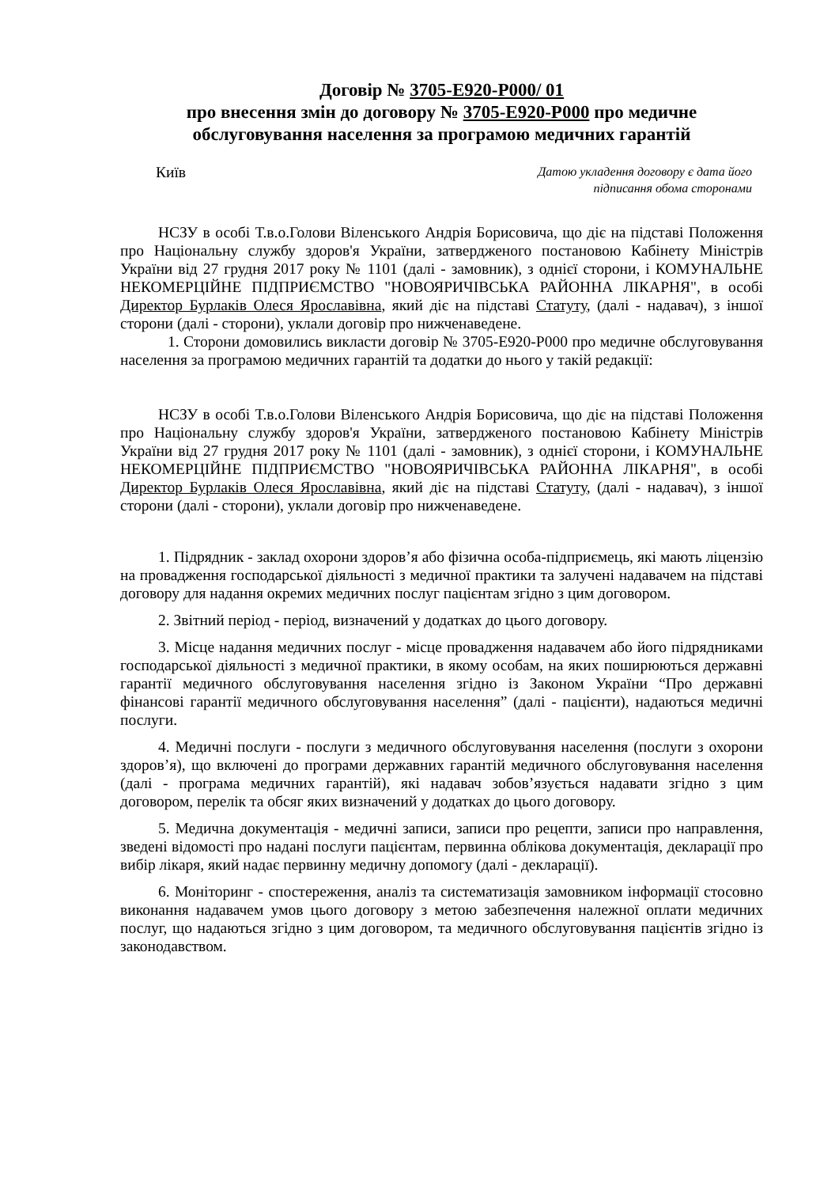Договір № 3705-Е920-Р000/ 01
про внесення змін до договору № 3705-Е920-Р000 про медичне обслуговування населення за програмою медичних гарантій
Київ
Датою укладення договору є дата його
підписання обома сторонами
НСЗУ в особі Т.в.о.Голови Віленського Андрія Борисовича, що діє на підставі Положення про Національну службу здоров'я України, затвердженого постановою Кабінету Міністрів України від 27 грудня 2017 року № 1101 (далі - замовник), з однієї сторони, і КОМУНАЛЬНЕ НЕКОМЕРЦІЙНЕ ПІДПРИЄМСТВО "НОВОЯРИЧІВСЬКА РАЙОННА ЛІКАРНЯ", в особі Директор Бурлаків Олеся Ярославівна, який діє на підставі Статуту, (далі - надавач), з іншої сторони (далі - сторони), уклали договір про нижченаведене.
1. Сторони домовились викласти договір № 3705-Е920-Р000 про медичне обслуговування населення за програмою медичних гарантій та додатки до нього у такій редакції:
НСЗУ в особі Т.в.о.Голови Віленського Андрія Борисовича, що діє на підставі Положення про Національну службу здоров'я України, затвердженого постановою Кабінету Міністрів України від 27 грудня 2017 року № 1101 (далі - замовник), з однієї сторони, і КОМУНАЛЬНЕ НЕКОМЕРЦІЙНЕ ПІДПРИЄМСТВО "НОВОЯРИЧІВСЬКА РАЙОННА ЛІКАРНЯ", в особі Директор Бурлаків Олеся Ярославівна, який діє на підставі Статуту, (далі - надавач), з іншої сторони (далі - сторони), уклали договір про нижченаведене.
1. Підрядник - заклад охорони здоров’я або фізична особа-підприємець, які мають ліцензію на провадження господарської діяльності з медичної практики та залучені надавачем на підставі договору для надання окремих медичних послуг пацієнтам згідно з цим договором.
2. Звітний період - період, визначений у додатках до цього договору.
3. Місце надання медичних послуг - місце провадження надавачем або його підрядниками господарської діяльності з медичної практики, в якому особам, на яких поширюються державні гарантії медичного обслуговування населення згідно із Законом України “Про державні фінансові гарантії медичного обслуговування населення” (далі - пацієнти), надаються медичні послуги.
4. Медичні послуги - послуги з медичного обслуговування населення (послуги з охорони здоров’я), що включені до програми державних гарантій медичного обслуговування населення (далі - програма медичних гарантій), які надавач зобов’язується надавати згідно з цим договором, перелік та обсяг яких визначений у додатках до цього договору.
5. Медична документація - медичні записи, записи про рецепти, записи про направлення, зведені відомості про надані послуги пацієнтам, первинна облікова документація, декларації про вибір лікаря, який надає первинну медичну допомогу (далі - декларації).
6. Моніторинг - спостереження, аналіз та систематизація замовником інформації стосовно виконання надавачем умов цього договору з метою забезпечення належної оплати медичних послуг, що надаються згідно з цим договором, та медичного обслуговування пацієнтів згідно із законодавством.